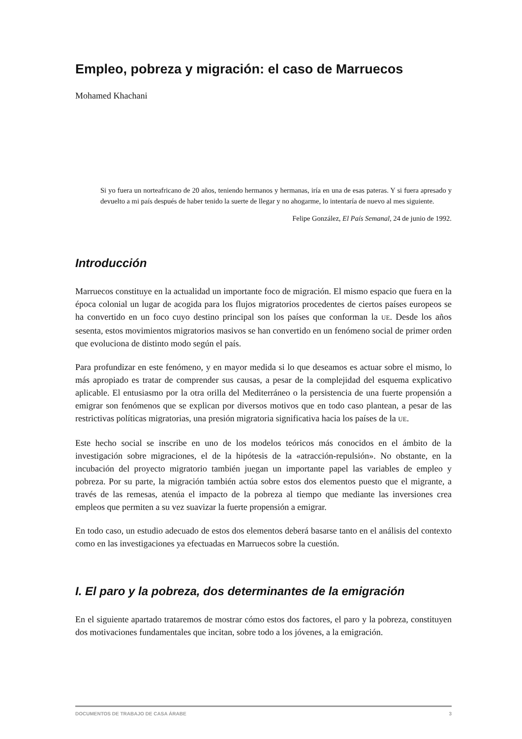Empleo, pobreza y migración: el caso de Marruecos
Mohamed Khachani
Si yo fuera un norteafricano de 20 años, teniendo hermanos y hermanas, iría en una de esas pateras. Y si fuera apresado y devuelto a mi país después de haber tenido la suerte de llegar y no ahogarme, lo intentaría de nuevo al mes siguiente.
Felipe González, El País Semanal, 24 de junio de 1992.
Introducción
Marruecos constituye en la actualidad un importante foco de migración. El mismo espacio que fuera en la época colonial un lugar de acogida para los flujos migratorios procedentes de ciertos países europeos se ha convertido en un foco cuyo destino principal son los países que conforman la UE. Desde los años sesenta, estos movimientos migratorios masivos se han convertido en un fenómeno social de primer orden que evoluciona de distinto modo según el país.
Para profundizar en este fenómeno, y en mayor medida si lo que deseamos es actuar sobre el mismo, lo más apropiado es tratar de comprender sus causas, a pesar de la complejidad del esquema explicativo aplicable. El entusiasmo por la otra orilla del Mediterráneo o la persistencia de una fuerte propensión a emigrar son fenómenos que se explican por diversos motivos que en todo caso plantean, a pesar de las restrictivas políticas migratorias, una presión migratoria significativa hacia los países de la UE.
Este hecho social se inscribe en uno de los modelos teóricos más conocidos en el ámbito de la investigación sobre migraciones, el de la hipótesis de la «atracción-repulsión». No obstante, en la incubación del proyecto migratorio también juegan un importante papel las variables de empleo y pobreza. Por su parte, la migración también actúa sobre estos dos elementos puesto que el migrante, a través de las remesas, atenúa el impacto de la pobreza al tiempo que mediante las inversiones crea empleos que permiten a su vez suavizar la fuerte propensión a emigrar.
En todo caso, un estudio adecuado de estos dos elementos deberá basarse tanto en el análisis del contexto como en las investigaciones ya efectuadas en Marruecos sobre la cuestión.
I. El paro y la pobreza, dos determinantes de la emigración
En el siguiente apartado trataremos de mostrar cómo estos dos factores, el paro y la pobreza, constituyen dos motivaciones fundamentales que incitan, sobre todo a los jóvenes, a la emigración.
DOCUMENTOS DE TRABAJO DE CASA ÁRABE 3